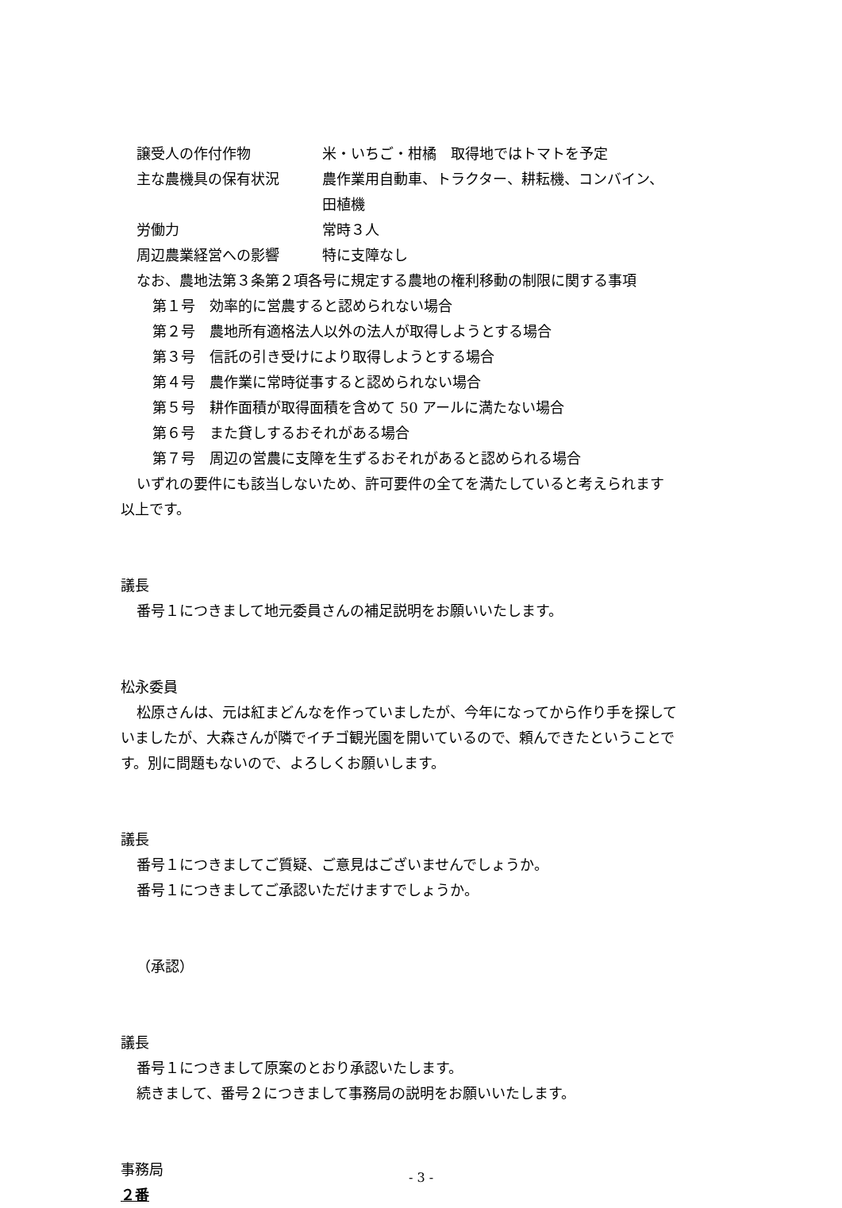譲受人の作付作物 米・いちご・柑橘　取得地ではトマトを予定
主な農機具の保有状況 農作業用自動車、トラクター、耕耘機、コンバイン、
田植機
労働力 常時３人
周辺農業経営への影響 特に支障なし
なお、農地法第３条第２項各号に規定する農地の権利移動の制限に関する事項
第１号　効率的に営農すると認められない場合
第２号　農地所有適格法人以外の法人が取得しようとする場合
第３号　信託の引き受けにより取得しようとする場合
第４号　農作業に常時従事すると認められない場合
第５号　耕作面積が取得面積を含めて 50 アールに満たない場合
第６号　また貸しするおそれがある場合
第７号　周辺の営農に支障を生ずるおそれがあると認められる場合
いずれの要件にも該当しないため、許可要件の全てを満たしていると考えられます
以上です。
議長
番号１につきまして地元委員さんの補足説明をお願いいたします。
松永委員
松原さんは、元は紅まどんなを作っていましたが、今年になってから作り手を探して
いましたが、大森さんが隣でイチゴ観光園を開いているので、頼んできたということで
す。別に問題もないので、よろしくお願いします。
議長
番号１につきましてご質疑、ご意見はございませんでしょうか。
番号１につきましてご承認いただけますでしょうか。
（承認）
議長
番号１につきまして原案のとおり承認いたします。
続きまして、番号２につきまして事務局の説明をお願いいたします。
事務局
２番
- 3 -